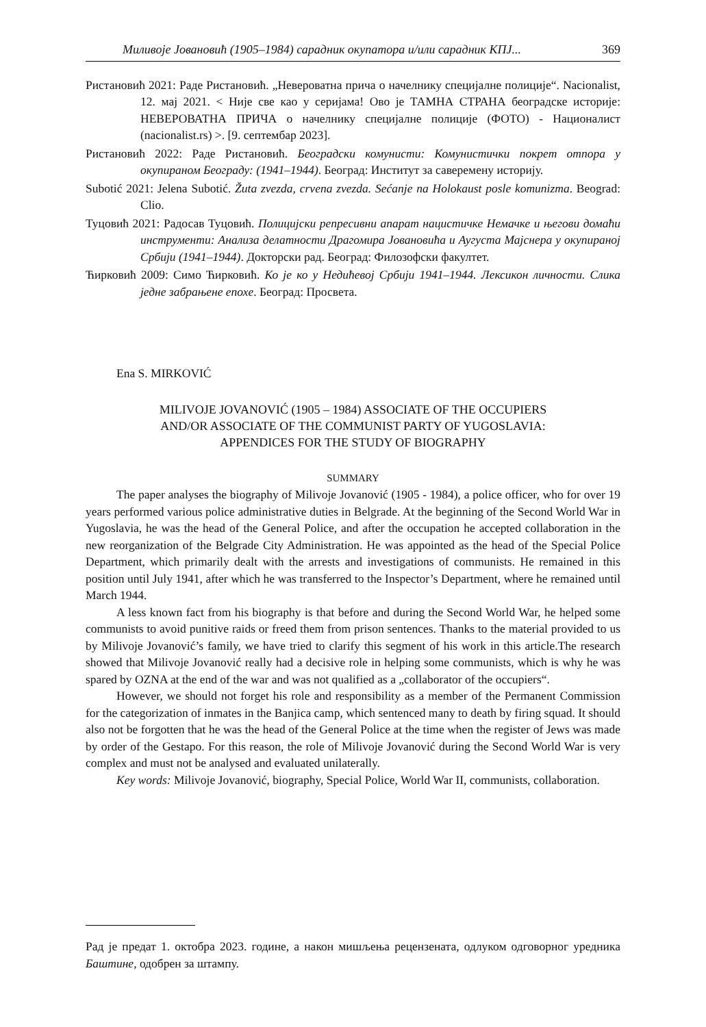Миливоје Јовановић (1905–1984) сарадник окупатора и/или сарадник КПЈ... 369
Ристановић 2021: Раде Ристановић. „Невероватна прича о начелнику специјалне полиције“. Nacionalist, 12. мај 2021. < Није све као у серијама! Ово је ТАМНА СТРАНА београдске историје: НЕВЕРОВАТНА ПРИЧА о начелнику специјалне полиције (ФОТО) - Националист (nacionalist.rs) >. [9. септембар 2023].
Ристановић 2022: Раде Ристановић. Београдски комунисти: Комунистички покрет отпора у окупираном Београду: (1941–1944). Београд: Институт за саверемену историју.
Subotić 2021: Jelena Subotić. Žuta zvezda, crvena zvezda. Sećanje na Holokaust posle komunizma. Beograd: Clio.
Туцовић 2021: Радосав Туцовић. Полицијски репресивни апарат нацистичке Немачке и његови домаћи инструменти: Анализа делатности Драгомира Јовановића и Аугуста Мајснера у окупираној Србији (1941–1944). Докторски рад. Београд: Филозофски факултет.
Ћирковић 2009: Симо Ћирковић. Ко је ко у Недићевој Србији 1941–1944. Лексикон личности. Слика једне забрањене епохе. Београд: Просвета.
Ena S. MIRKOVIĆ
MILIVOJE JOVANOVIĆ (1905 – 1984) ASSOCIATE OF THE OCCUPIERS
AND/OR ASSOCIATE OF THE COMMUNIST PARTY OF YUGOSLAVIA:
APPENDICES FOR THE STUDY OF BIOGRAPHY
SUMMARY
The paper analyses the biography of Milivoje Jovanović (1905 - 1984), a police officer, who for over 19 years performed various police administrative duties in Belgrade. At the beginning of the Second World War in Yugoslavia, he was the head of the General Police, and after the occupation he accepted collaboration in the new reorganization of the Belgrade City Administration. He was appointed as the head of the Special Police Department, which primarily dealt with the arrests and investigations of communists. He remained in this position until July 1941, after which he was transferred to the Inspector’s Department, where he remained until March 1944.
A less known fact from his biography is that before and during the Second World War, he helped some communists to avoid punitive raids or freed them from prison sentences. Thanks to the material provided to us by Milivoje Jovanović’s family, we have tried to clarify this segment of his work in this article.The research showed that Milivoje Jovanović really had a decisive role in helping some communists, which is why he was spared by OZNA at the end of the war and was not qualified as a „collaborator of the occupiers“.
However, we should not forget his role and responsibility as a member of the Permanent Commission for the categorization of inmates in the Banjica camp, which sentenced many to death by firing squad. It should also not be forgotten that he was the head of the General Police at the time when the register of Jews was made by order of the Gestapo. For this reason, the role of Milivoje Jovanović during the Second World War is very complex and must not be analysed and evaluated unilaterally.
Key words: Milivoje Jovanović, biography, Special Police, World War II, communists, collaboration.
Рад је предат 1. октобра 2023. године, а након мишљења рецензената, одлуком одговорног уредника Баштине, одобрен за штампу.